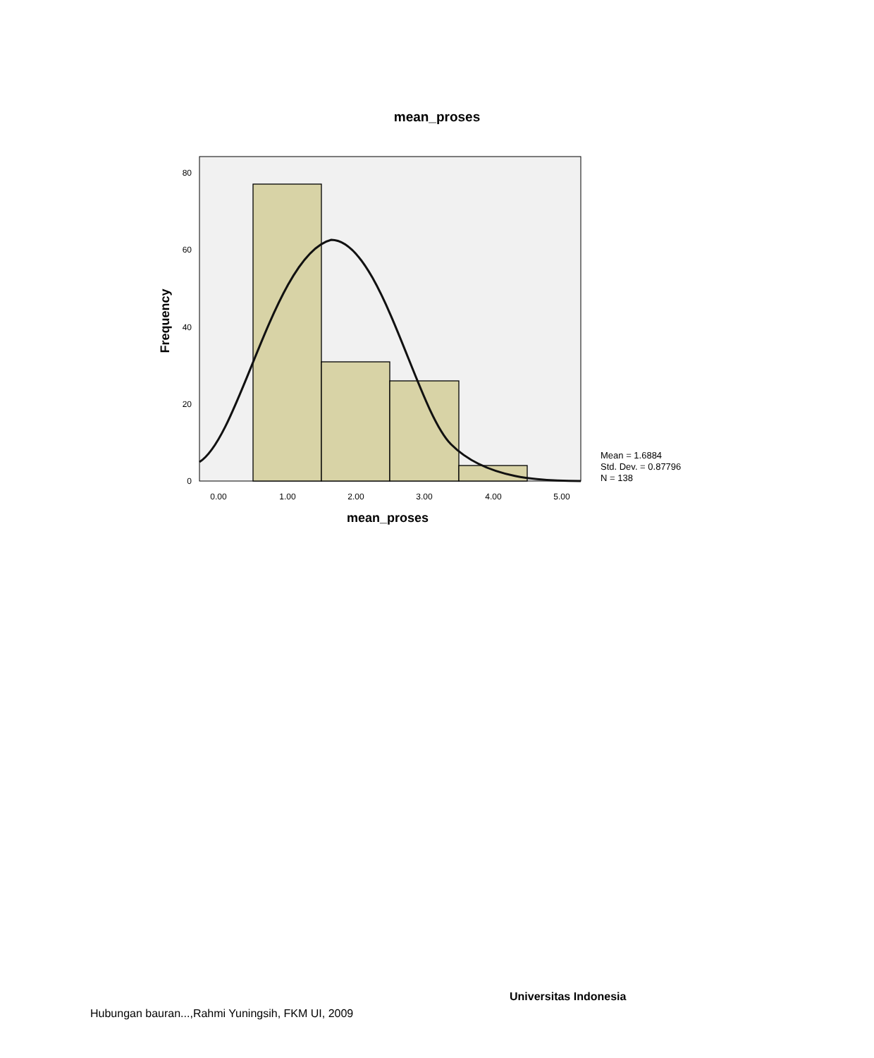mean_proses
0
20
40
60
80
0.00
1.00
2.00
3.00
4.00
5.00
mean_proses
Frequency
Mean = 1.6884
Std. Dev. = 0.87796
N = 138
Universitas Indonesia
Hubungan bauran...,Rahmi Yuningsih, FKM UI, 2009